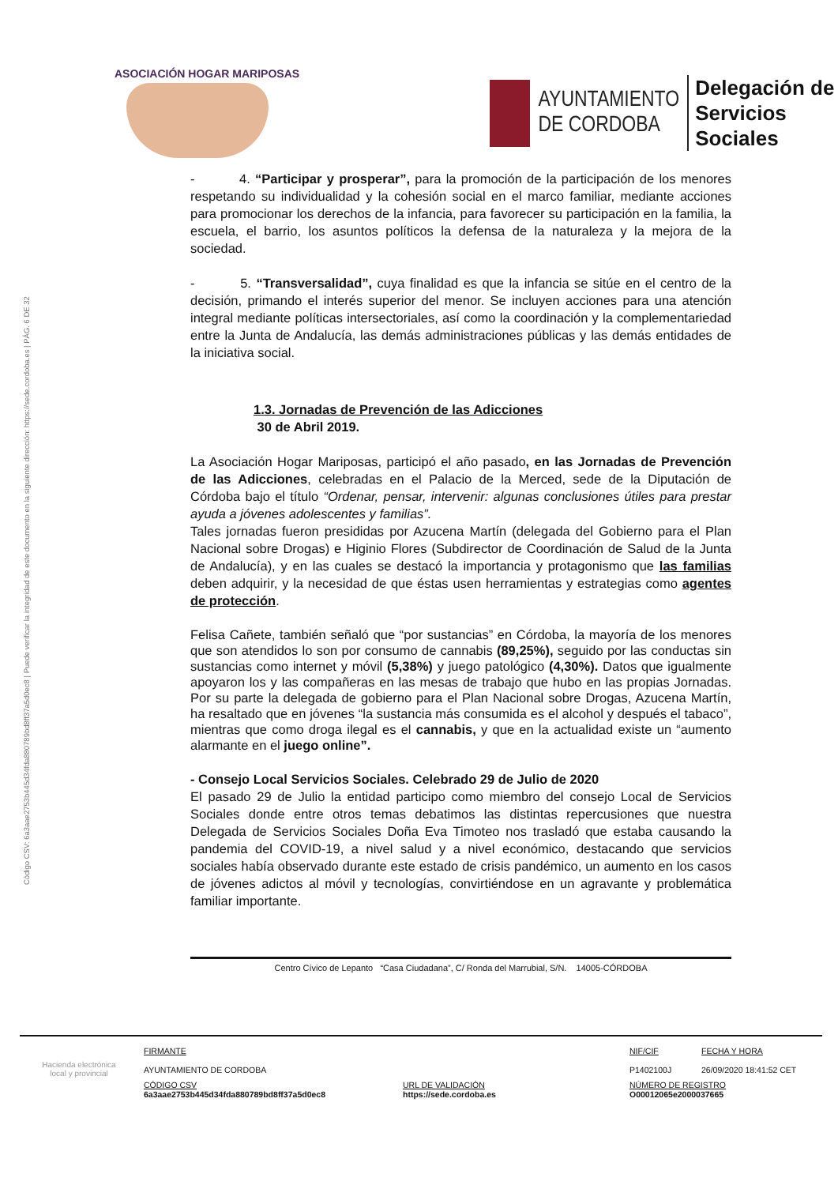Código CSV: 6a3aae2753b445d34fda880789bd8ff37a5d0ec8 | Puede verificar la integridad de este documento en la siguiente dirección: https://sede.cordoba.es | PÁG. 6 DE 32
ASOCIACIÓN HOGAR MARIPOSAS
AYUNTAMIENTO
DE CORDOBA
Delegación de
Servicios Sociales
- 4. “Participar y prosperar”, para la promoción de la participación de los menores respetando su individualidad y la cohesión social en el marco familiar, mediante acciones para promocionar los derechos de la infancia, para favorecer su participación en la familia, la escuela, el barrio, los asuntos políticos la defensa de la naturaleza y la mejora de la sociedad.
- 5. “Transversalidad”, cuya finalidad es que la infancia se sitúe en el centro de la decisión, primando el interés superior del menor. Se incluyen acciones para una atención integral mediante políticas intersectoriales, así como la coordinación y la complementariedad entre la Junta de Andalucía, las demás administraciones públicas y las demás entidades de la iniciativa social.
1.3. Jornadas de Prevención de las Adicciones
30 de Abril 2019.
La Asociación Hogar Mariposas, participó el año pasado, en las Jornadas de Prevención de las Adicciones, celebradas en el Palacio de la Merced, sede de la Diputación de Córdoba bajo el título “Ordenar, pensar, intervenir: algunas conclusiones útiles para prestar ayuda a jóvenes adolescentes y familias”.
Tales jornadas fueron presididas por Azucena Martín (delegada del Gobierno para el Plan Nacional sobre Drogas) e Higinio Flores (Subdirector de Coordinación de Salud de la Junta de Andalucía), y en las cuales se destacó la importancia y protagonismo que las familias deben adquirir, y la necesidad de que éstas usen herramientas y estrategias como agentes de protección.
Felisa Cañete, también señaló que “por sustancias” en Córdoba, la mayoría de los menores que son atendidos lo son por consumo de cannabis (89,25%), seguido por las conductas sin sustancias como internet y móvil (5,38%) y juego patológico (4,30%). Datos que igualmente apoyaron los y las compañeras en las mesas de trabajo que hubo en las propias Jornadas. Por su parte la delegada de gobierno para el Plan Nacional sobre Drogas, Azucena Martín, ha resaltado que en jóvenes “la sustancia más consumida es el alcohol y después el tabaco”, mientras que como droga ilegal es el cannabis, y que en la actualidad existe un “aumento alarmante en el juego online”.
- Consejo Local Servicios Sociales. Celebrado 29 de Julio de 2020
El pasado 29 de Julio la entidad participo como miembro del consejo Local de Servicios Sociales donde entre otros temas debatimos las distintas repercusiones que nuestra Delegada de Servicios Sociales Doña Eva Timoteo nos trasladó que estaba causando la pandemia del COVID-19, a nivel salud y a nivel económico, destacando que servicios sociales había observado durante este estado de crisis pandémico, un aumento en los casos de jóvenes adictos al móvil y tecnologías, convirtiéndose en un agravante y problemática familiar importante.
Centro Cívico de Lepanto “Casa Ciudadana”, C/ Ronda del Marrubial, S/N. 14005-CÓRDOBA
Hacienda electrónica
local y provincial
FIRMANTE
AYUNTAMIENTO DE CORDOBA
CÓDIGO CSV
6a3aae2753b445d34fda880789bd8ff37a5d0ec8
URL DE VALIDACIÓN
https://sede.cordoba.es
NIF/CIF
P1402100J
FECHA Y HORA
26/09/2020 18:41:52 CET
NÚMERO DE REGISTRO
O00012065e2000037665